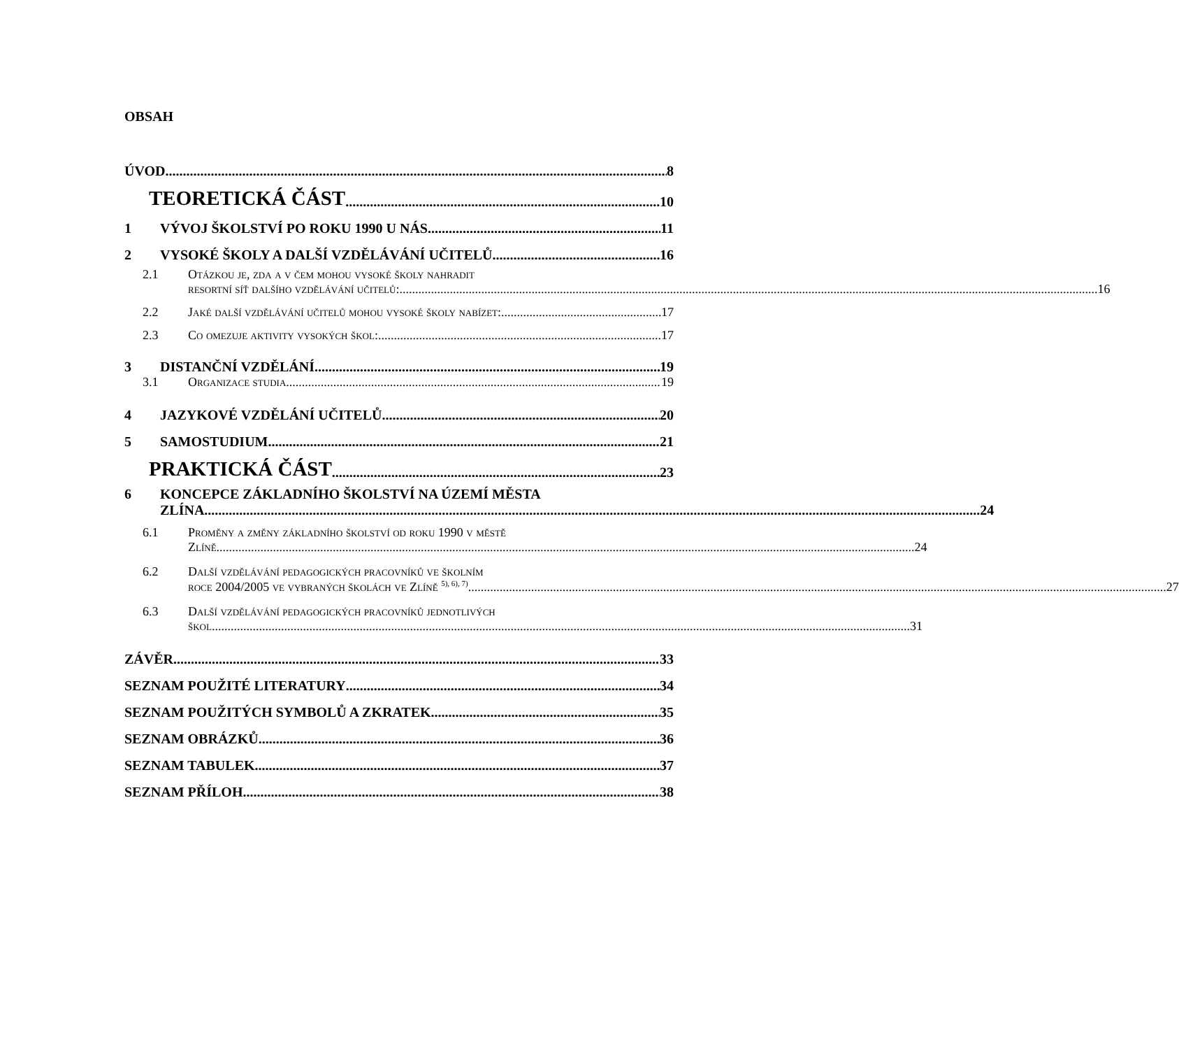OBSAH
ÚVOD 8
TEORETICKÁ ČÁST 10
1 VÝVOJ ŠKOLSTVÍ PO ROKU 1990 U NÁS 11
2 VYSOKÉ ŠKOLY A DALŠÍ VZDĚLÁVÁNÍ UČITELŮ 16
2.1 Otázkou je, zda a v čem mohou vysoké školy nahradit
resortní síť dalšího vzdělávání učitelů: 16
2.2 Jaké další vzdělávání učitelů mohou vysoké školy nabízet: 17
2.3 Co omezuje aktivity vysokých škol: 17
3 DISTANČNÍ VZDĚLÁNÍ 19
3.1 Organizace studia 19
4 JAZYKOVÉ VZDĚLÁNÍ UČITELŮ 20
5 SAMOSTUDIUM 21
PRAKTICKÁ ČÁST 23
6 KONCEPCE ZÁKLADNÍHO ŠKOLSTVÍ NA ÚZEMÍ MĚSTA
ZLÍNA 24
6.1 Proměny a změny základního školství od roku 1990 v městě
Zlíně 24
6.2 Další vzdělávání pedagogických pracovníků ve školním
roce 2004/2005 ve vybraných školách ve Zlíně <sup>5), 6), 7)</sup> 27
6.3 Další vzdělávání pedagogických pracovníků jednotlivých
škol 31
ZÁVĚR 33
SEZNAM POUŽITÉ LITERATURY 34
SEZNAM POUŽITÝCH SYMBOLŮ A ZKRATEK 35
SEZNAM OBRÁZKŮ 36
SEZNAM TABULEK 37
SEZNAM PŘÍLOH 38